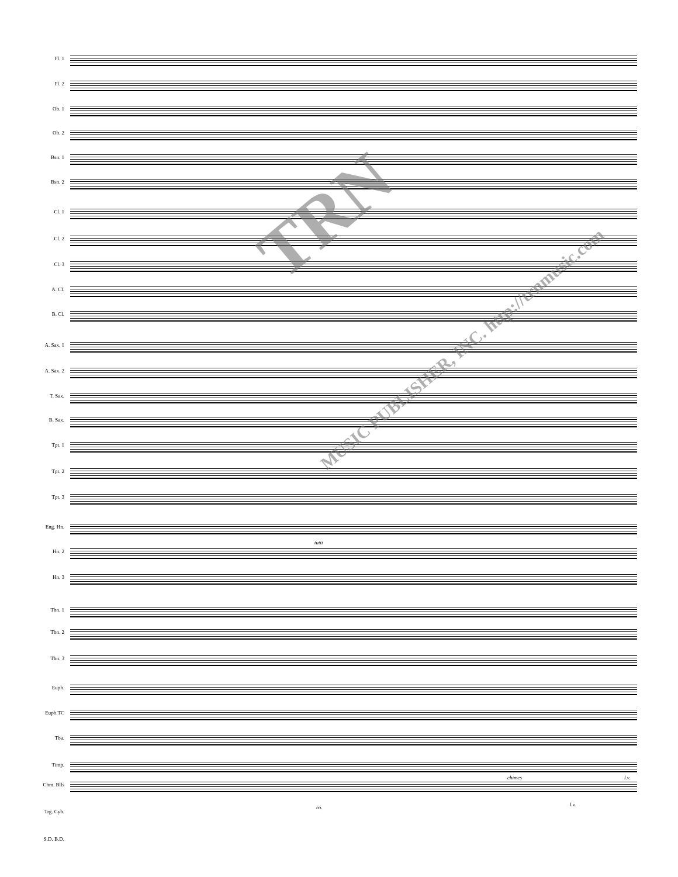Fl. 1
Fl. 2
Ob. 1
Ob. 2
Bsn. 1
Bsn. 2
Cl. 1
Cl. 2
Cl. 3
A. Cl.
B. Cl.
A. Sax. 1
A. Sax. 2
T. Sax.
B. Sax.
Tpt. 1
Tpt. 2
Tpt. 3
Eng. Hn.
Hn. 2
tutti
Hn. 3
Tbn. 1
Tbn. 2
Tbn. 3
Euph.
Euph.TC
Tba.
Timp.
Chm. Blls
chimes l.v.
Trg. Cyb.
tri. l.v.
S.D. B.D.
TRN
MUSIC PUBLISHER, INC. http://trnmusic.com